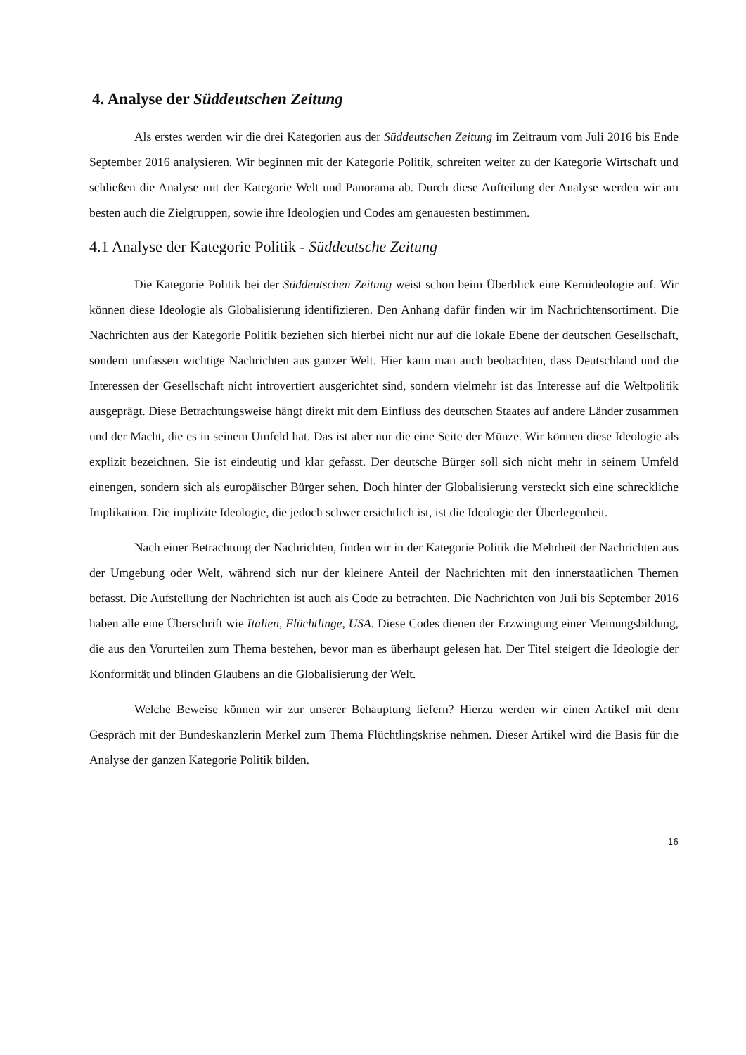4. Analyse der Süddeutschen Zeitung
Als erstes werden wir die drei Kategorien aus der Süddeutschen Zeitung im Zeitraum vom Juli 2016 bis Ende September 2016 analysieren. Wir beginnen mit der Kategorie Politik, schreiten weiter zu der Kategorie Wirtschaft und schließen die Analyse mit der Kategorie Welt und Panorama ab. Durch diese Aufteilung der Analyse werden wir am besten auch die Zielgruppen, sowie ihre Ideologien und Codes am genauesten bestimmen.
4.1 Analyse der Kategorie Politik - Süddeutsche Zeitung
Die Kategorie Politik bei der Süddeutschen Zeitung weist schon beim Überblick eine Kernideologie auf. Wir können diese Ideologie als Globalisierung identifizieren. Den Anhang dafür finden wir im Nachrichtensortiment. Die Nachrichten aus der Kategorie Politik beziehen sich hierbei nicht nur auf die lokale Ebene der deutschen Gesellschaft, sondern umfassen wichtige Nachrichten aus ganzer Welt. Hier kann man auch beobachten, dass Deutschland und die Interessen der Gesellschaft nicht introvertiert ausgerichtet sind, sondern vielmehr ist das Interesse auf die Weltpolitik ausgeprägt. Diese Betrachtungsweise hängt direkt mit dem Einfluss des deutschen Staates auf andere Länder zusammen und der Macht, die es in seinem Umfeld hat. Das ist aber nur die eine Seite der Münze. Wir können diese Ideologie als explizit bezeichnen. Sie ist eindeutig und klar gefasst. Der deutsche Bürger soll sich nicht mehr in seinem Umfeld einengen, sondern sich als europäischer Bürger sehen. Doch hinter der Globalisierung versteckt sich eine schreckliche Implikation. Die implizite Ideologie, die jedoch schwer ersichtlich ist, ist die Ideologie der Überlegenheit.
Nach einer Betrachtung der Nachrichten, finden wir in der Kategorie Politik die Mehrheit der Nachrichten aus der Umgebung oder Welt, während sich nur der kleinere Anteil der Nachrichten mit den innerstaatlichen Themen befasst. Die Aufstellung der Nachrichten ist auch als Code zu betrachten. Die Nachrichten von Juli bis September 2016 haben alle eine Überschrift wie Italien, Flüchtlinge, USA. Diese Codes dienen der Erzwingung einer Meinungsbildung, die aus den Vorurteilen zum Thema bestehen, bevor man es überhaupt gelesen hat. Der Titel steigert die Ideologie der Konformität und blinden Glaubens an die Globalisierung der Welt.
Welche Beweise können wir zur unserer Behauptung liefern? Hierzu werden wir einen Artikel mit dem Gespräch mit der Bundeskanzlerin Merkel zum Thema Flüchtlingskrise nehmen. Dieser Artikel wird die Basis für die Analyse der ganzen Kategorie Politik bilden.
16